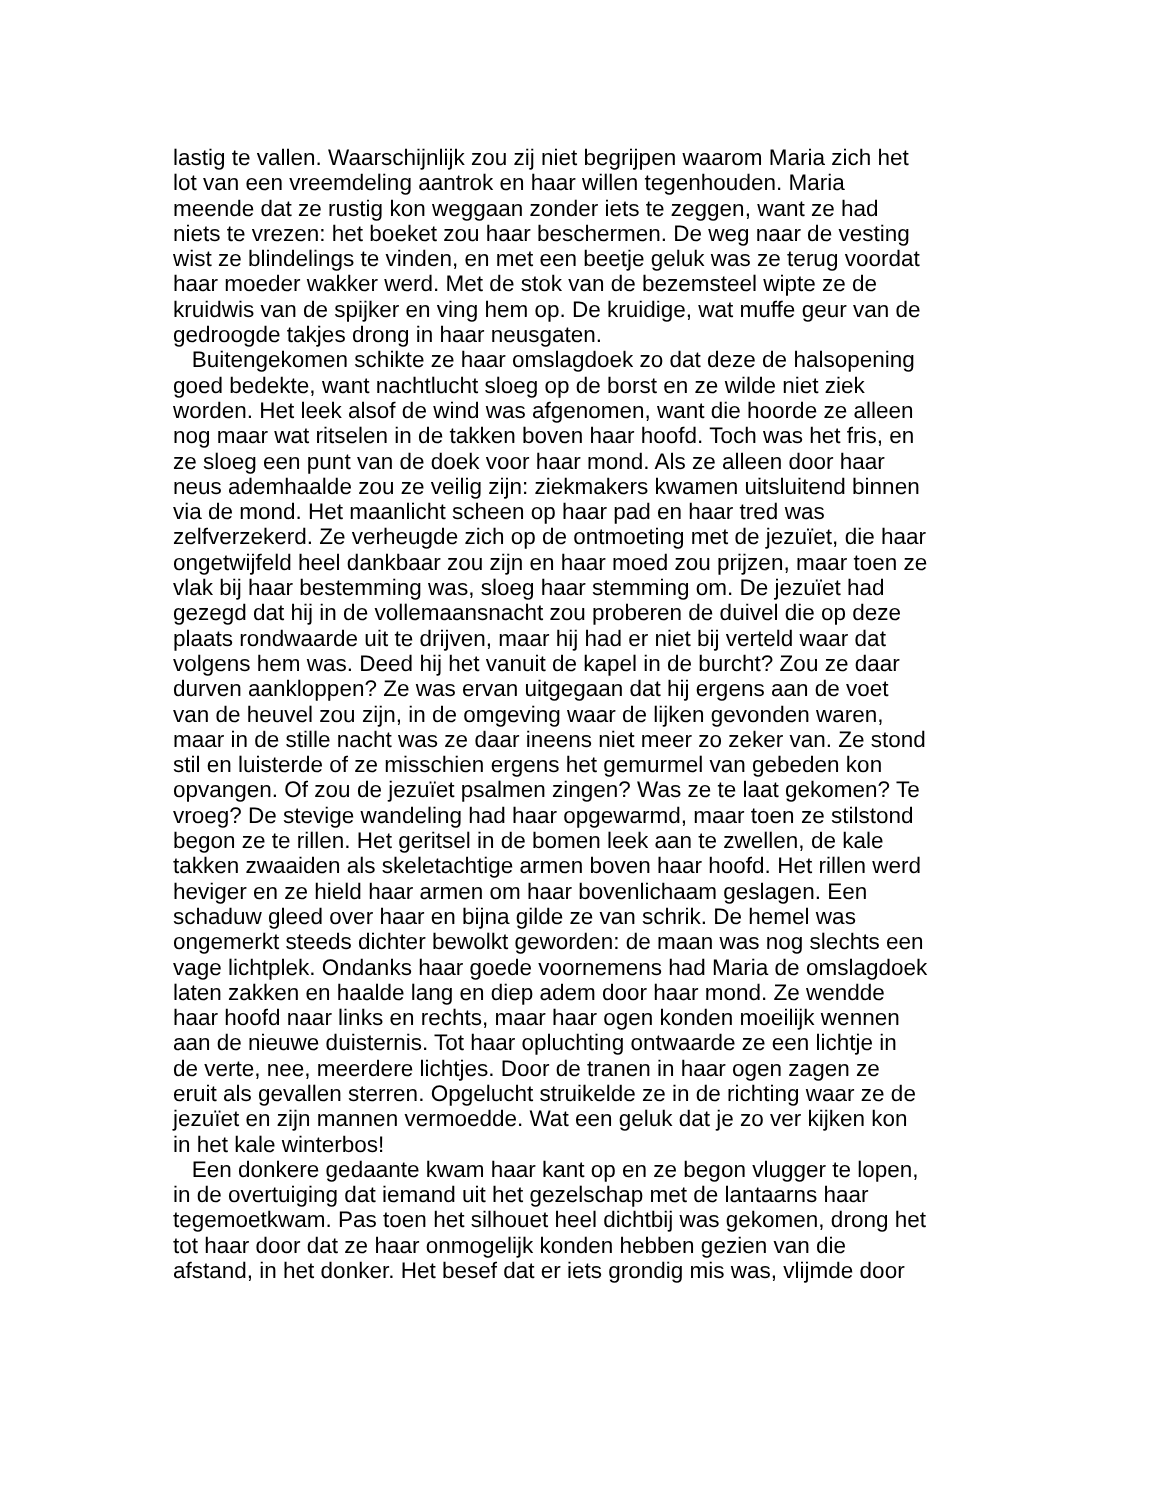lastig te vallen. Waarschijnlijk zou zij niet begrijpen waarom Maria zich het lot van een vreemdeling aantrok en haar willen tegenhouden. Maria meende dat ze rustig kon weggaan zonder iets te zeggen, want ze had niets te vrezen: het boeket zou haar beschermen. De weg naar de vesting wist ze blindelings te vinden, en met een beetje geluk was ze terug voordat haar moeder wakker werd. Met de stok van de bezemsteel wipte ze de kruidwis van de spijker en ving hem op. De kruidige, wat muffe geur van de gedroogde takjes drong in haar neusgaten.
Buitengekomen schikte ze haar omslagdoek zo dat deze de halsopening goed bedekte, want nachtlucht sloeg op de borst en ze wilde niet ziek worden. Het leek alsof de wind was afgenomen, want die hoorde ze alleen nog maar wat ritselen in de takken boven haar hoofd. Toch was het fris, en ze sloeg een punt van de doek voor haar mond. Als ze alleen door haar neus ademhaalde zou ze veilig zijn: ziekmakers kwamen uitsluitend binnen via de mond. Het maanlicht scheen op haar pad en haar tred was zelfverzekerd. Ze verheugde zich op de ontmoeting met de jezuïet, die haar ongetwijfeld heel dankbaar zou zijn en haar moed zou prijzen, maar toen ze vlak bij haar bestemming was, sloeg haar stemming om. De jezuïet had gezegd dat hij in de vollemaansnacht zou proberen de duivel die op deze plaats rondwaarde uit te drijven, maar hij had er niet bij verteld waar dat volgens hem was. Deed hij het vanuit de kapel in de burcht? Zou ze daar durven aankloppen? Ze was ervan uitgegaan dat hij ergens aan de voet van de heuvel zou zijn, in de omgeving waar de lijken gevonden waren, maar in de stille nacht was ze daar ineens niet meer zo zeker van. Ze stond stil en luisterde of ze misschien ergens het gemurmel van gebeden kon opvangen. Of zou de jezuïet psalmen zingen? Was ze te laat gekomen? Te vroeg? De stevige wandeling had haar opgewarmd, maar toen ze stilstond begon ze te rillen. Het geritsel in de bomen leek aan te zwellen, de kale takken zwaaiden als skeletachtige armen boven haar hoofd. Het rillen werd heviger en ze hield haar armen om haar bovenlichaam geslagen. Een schaduw gleed over haar en bijna gilde ze van schrik. De hemel was ongemerkt steeds dichter bewolkt geworden: de maan was nog slechts een vage lichtplek. Ondanks haar goede voornemens had Maria de omslagdoek laten zakken en haalde lang en diep adem door haar mond. Ze wendde haar hoofd naar links en rechts, maar haar ogen konden moeilijk wennen aan de nieuwe duisternis. Tot haar opluchting ontwaarde ze een lichtje in de verte, nee, meerdere lichtjes. Door de tranen in haar ogen zagen ze eruit als gevallen sterren. Opgelucht struikelde ze in de richting waar ze de jezuïet en zijn mannen vermoedde. Wat een geluk dat je zo ver kijken kon in het kale winterbos!
Een donkere gedaante kwam haar kant op en ze begon vlugger te lopen, in de overtuiging dat iemand uit het gezelschap met de lantaarns haar tegemoetkwam. Pas toen het silhouet heel dichtbij was gekomen, drong het tot haar door dat ze haar onmogelijk konden hebben gezien van die afstand, in het donker. Het besef dat er iets grondig mis was, vlijmde door